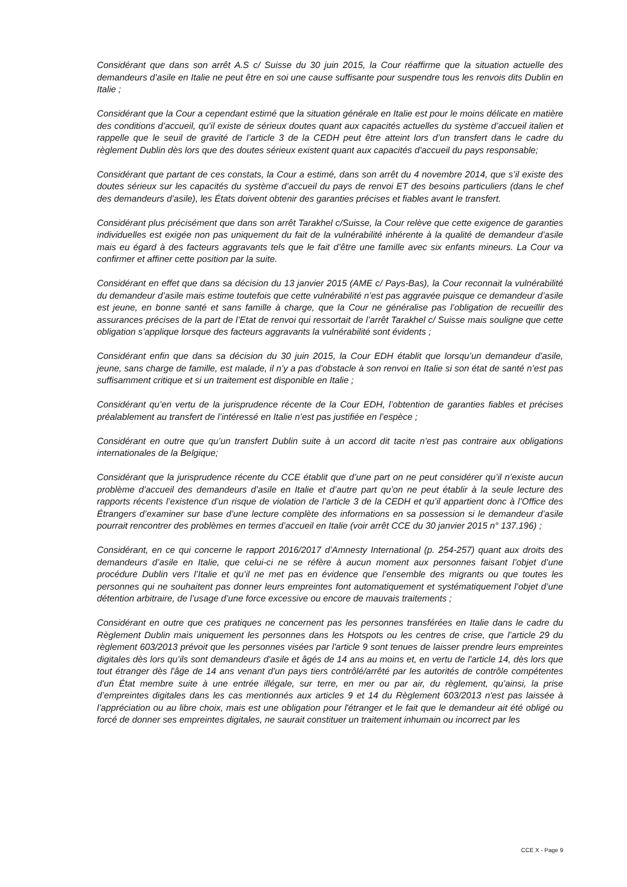Considérant que dans son arrêt A.S c/ Suisse du 30 juin 2015, la Cour réaffirme que la situation actuelle des demandeurs d’asile en Italie ne peut être en soi une cause suffisante pour suspendre tous les renvois dits Dublin en Italie ;
Considérant que la Cour a cependant estimé que la situation générale en Italie est pour le moins délicate en matière des conditions d’accueil, qu’il existe de sérieux doutes quant aux capacités actuelles du système d’accueil italien et rappelle que le seuil de gravité de l’article 3 de la CEDH peut être atteint lors d’un transfert dans le cadre du règlement Dublin dès lors que des doutes sérieux existent quant aux capacités d’accueil du pays responsable;
Considérant que partant de ces constats, la Cour a estimé, dans son arrêt du 4 novembre 2014, que s’il existe des doutes sérieux sur les capacités du système d’accueil du pays de renvoi ET des besoins particuliers (dans le chef des demandeurs d’asile), les États doivent obtenir des garanties précises et fiables avant le transfert.
Considérant plus précisément que dans son arrêt Tarakhel c/Suisse, la Cour relève que cette exigence de garanties individuelles est exigée non pas uniquement du fait de la vulnérabilité inhérente à la qualité de demandeur d’asile mais eu égard à des facteurs aggravants tels que le fait d’être une famille avec six enfants mineurs. La Cour va confirmer et affiner cette position par la suite.
Considérant en effet que dans sa décision du 13 janvier 2015 (AME c/ Pays-Bas), la Cour reconnait la vulnérabilité du demandeur d’asile mais estime toutefois que cette vulnérabilité n’est pas aggravée puisque ce demandeur d’asile est jeune, en bonne santé et sans famille à charge, que la Cour ne généralise pas l’obligation de recueillir des assurances précises de la part de l’Etat de renvoi qui ressortait de l’arrêt Tarakhel c/ Suisse mais souligne que cette obligation s’applique lorsque des facteurs aggravants la vulnérabilité sont évidents ;
Considérant enfin que dans sa décision du 30 juin 2015, la Cour EDH établit que lorsqu’un demandeur d’asile, jeune, sans charge de famille, est malade, il n’y a pas d’obstacle à son renvoi en Italie si son état de santé n’est pas suffisamment critique et si un traitement est disponible en Italie ;
Considérant qu’en vertu de la jurisprudence récente de la Cour EDH, l’obtention de garanties fiables et précises préalablement au transfert de l’intéressé en Italie n’est pas justifiée en l’espèce ;
Considérant en outre que qu’un transfert Dublin suite à un accord dit tacite n’est pas contraire aux obligations internationales de la Belgique;
Considérant que la jurisprudence récente du CCE établit que d’une part on ne peut considérer qu’il n’existe aucun problème d’accueil des demandeurs d’asile en Italie et d’autre part qu’on ne peut établir à la seule lecture des rapports récents l’existence d’un risque de violation de l’article 3 de la CEDH et qu’il appartient donc à l’Office des Étrangers d’examiner sur base d’une lecture complète des informations en sa possession si le demandeur d’asile pourrait rencontrer des problèmes en termes d’accueil en Italie (voir arrêt CCE du 30 janvier 2015 n° 137.196) ;
Considérant, en ce qui concerne le rapport 2016/2017 d’Amnesty International (p. 254-257) quant aux droits des demandeurs d’asile en Italie, que celui-ci ne se réfère à aucun moment aux personnes faisant l’objet d’une procédure Dublin vers l’Italie et qu’il ne met pas en évidence que l’ensemble des migrants ou que toutes les personnes qui ne souhaitent pas donner leurs empreintes font automatiquement et systématiquement l’objet d’une détention arbitraire, de l’usage d’une force excessive ou encore de mauvais traitements ;
Considérant en outre que ces pratiques ne concernent pas les personnes transférées en Italie dans le cadre du Règlement Dublin mais uniquement les personnes dans les Hotspots ou les centres de crise, que l’article 29 du règlement 603/2013 prévoit que les personnes visées par l'article 9 sont tenues de laisser prendre leurs empreintes digitales dès lors qu’ils sont demandeurs d'asile et âgés de 14 ans au moins et, en vertu de l'article 14, dès lors que tout étranger dès l'âge de 14 ans venant d'un pays tiers contrôlé/arrêté par les autorités de contrôle compétentes d'un État membre suite à une entrée illégale, sur terre, en mer ou par air, du règlement, qu’ainsi, la prise d’empreintes digitales dans les cas mentionnés aux articles 9 et 14 du Règlement 603/2013 n'est pas laissée à l’appréciation ou au libre choix, mais est une obligation pour l'étranger et le fait que le demandeur ait été obligé ou forcé de donner ses empreintes digitales, ne saurait constituer un traitement inhumain ou incorrect par les
CCE X - Page 9